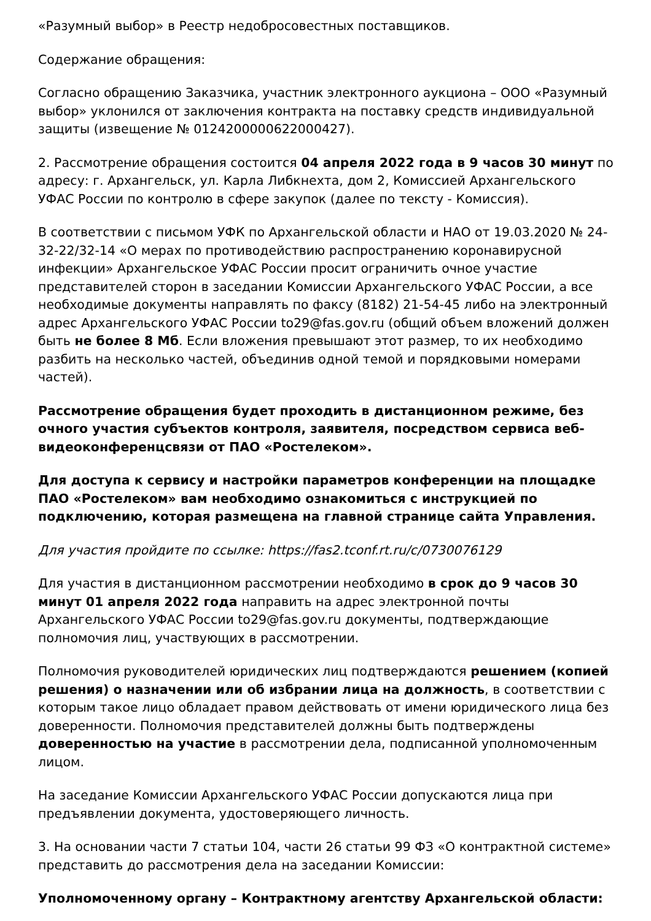«Разумный выбор» в Реестр недобросовестных поставщиков.
Содержание обращения:
Согласно обращению Заказчика, участник электронного аукциона – ООО «Разумный выбор» уклонился от заключения контракта на поставку средств индивидуальной защиты (извещение № 0124200000622000427).
2. Рассмотрение обращения состоится 04 апреля 2022 года в 9 часов 30 минут по адресу: г. Архангельск, ул. Карла Либкнехта, дом 2, Комиссией Архангельского УФАС России по контролю в сфере закупок (далее по тексту - Комиссия).
В соответствии с письмом УФК по Архангельской области и НАО от 19.03.2020 № 24-32-22/32-14 «О мерах по противодействию распространению коронавирусной инфекции» Архангельское УФАС России просит ограничить очное участие представителей сторон в заседании Комиссии Архангельского УФАС России, а все необходимые документы направлять по факсу (8182) 21-54-45 либо на электронный адрес Архангельского УФАС России to29@fas.gov.ru (общий объем вложений должен быть не более 8 Мб. Если вложения превышают этот размер, то их необходимо разбить на несколько частей, объединив одной темой и порядковыми номерами частей).
Рассмотрение обращения будет проходить в дистанционном режиме, без очного участия субъектов контроля, заявителя, посредством сервиса веб-видеоконференцсвязи от ПАО «Ростелеком».
Для доступа к сервису и настройки параметров конференции на площадке ПАО «Ростелеком» вам необходимо ознакомиться с инструкцией по подключению, которая размещена на главной странице сайта Управления.
Для участия пройдите по ссылке: https://fas2.tconf.rt.ru/c/0730076129
Для участия в дистанционном рассмотрении необходимо в срок до 9 часов 30 минут 01 апреля 2022 года направить на адрес электронной почты Архангельского УФАС России to29@fas.gov.ru документы, подтверждающие полномочия лиц, участвующих в рассмотрении.
Полномочия руководителей юридических лиц подтверждаются решением (копией решения) о назначении или об избрании лица на должность, в соответствии с которым такое лицо обладает правом действовать от имени юридического лица без доверенности. Полномочия представителей должны быть подтверждены доверенностью на участие в рассмотрении дела, подписанной уполномоченным лицом.
На заседание Комиссии Архангельского УФАС России допускаются лица при предъявлении документа, удостоверяющего личность.
3. На основании части 7 статьи 104, части 26 статьи 99 ФЗ «О контрактной системе» представить до рассмотрения дела на заседании Комиссии:
Уполномоченному органу – Контрактному агентству Архангельской области: